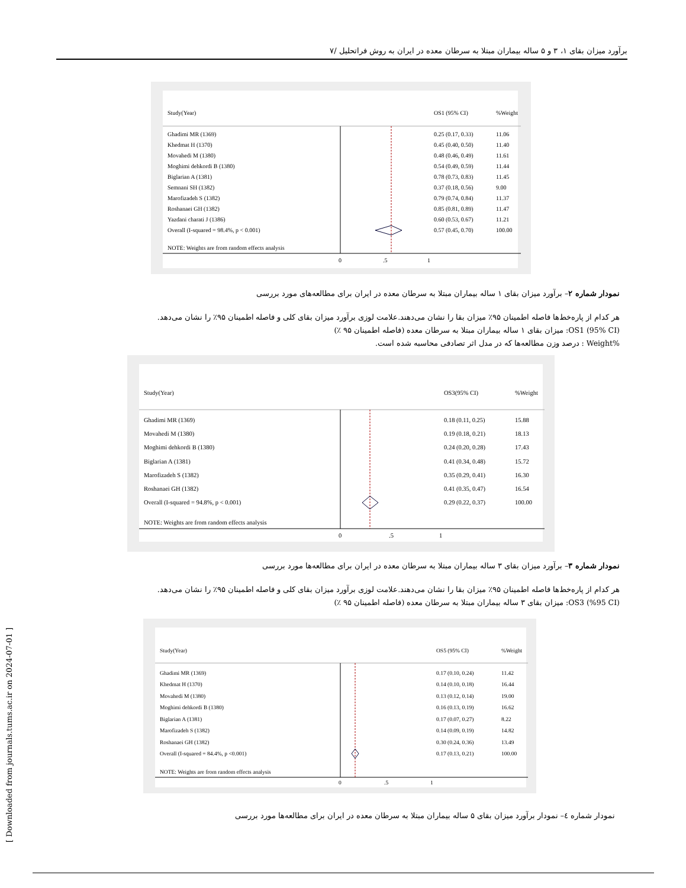برآورد میزان بقای ۱، ۳ و ۵ ساله بیماران مبتلا به سرطان معده در ایران به روش فراتحلیل /۷
Study(Year)
OS1 (95% CI)
%Weight
Ghadimi MR (1369)
0.25 (0.17, 0.33)
11.06
Khedmat H (1370)
0.45 (0.40, 0.50)
11.40
Movahedi M (1380)
0.48 (0.46, 0.49)
11.61
Moghimi dehkordi B (1380)
0.54 (0.49, 0.59)
11.44
Biglarian A (1381)
0.78 (0.73, 0.83)
11.45
Semnani SH (1382)
0.37 (0.18, 0.56)
9.00
Marofizadeh S (1382)
0.79 (0.74, 0.84)
11.37
Roshanaei GH (1382)
0.85 (0.81, 0.89)
11.47
Yazdani charati J (1386)
0.60 (0.53, 0.67)
11.21
Overall (I-squared = 98.4%, p < 0.001)
0.57 (0.45, 0.70)
100.00
NOTE: Weights are from random effects analysis
0
.5
1
نمودار شماره ۲– برآورد میزان بقای ۱ ساله بیماران مبتلا به سرطان معده در ایران برای مطالعه‌های مورد بررسی
هر کدام از پاره‌خط‌ها فاصله اطمینان ۹۵٪ میزان بقا را نشان می‌دهند.علامت لوزی برآورد میزان بقای کلی و فاصله اطمینان ۹۵٪ را نشان می‌دهد.
OS1 (95% CI): میزان بقای ۱ ساله بیماران مبتلا به سرطان معده (فاصله اطمینان ۹۵ ٪)
%Weight : درصد وزن مطالعه‌ها که در مدل اثر تصادفی محاسبه شده است.
Study(Year)
OS3(95% CI)
%Weight
Ghadimi MR (1369)
0.18 (0.11, 0.25)
15.88
Movahedi M (1380)
0.19 (0.18, 0.21)
18.13
Moghimi dehkordi B (1380)
0.24 (0.20, 0.28)
17.43
Biglarian A (1381)
0.41 (0.34, 0.48)
15.72
Marofizadeh S (1382)
0.35 (0.29, 0.41)
16.30
Roshanaei GH (1382)
0.41 (0.35, 0.47)
16.54
Overall (I-squared = 94.8%, p < 0.001)
0.29 (0.22, 0.37)
100.00
NOTE: Weights are from random effects analysis
0
.5
1
نمودار شماره ۳– برآورد میزان بقای ۳ ساله بیماران مبتلا به سرطان معده در ایران برای مطالعه‌ها مورد بررسی
هر کدام از پاره‌خط‌ها فاصله اطمینان ۹۵٪ میزان بقا را نشان می‌دهند.علامت لوزی برآورد میزان بقای کلی و فاصله اطمینان ۹۵٪ را نشان می‌دهد.
OS3 (%95 CI): میزان بقای ۳ ساله بیماران مبتلا به سرطان معده (فاصله اطمینان ۹۵ ٪)
Study(Year)
OS5 (95% CI)
%Weight
Ghadimi MR (1369)
0.17 (0.10, 0.24)
11.42
Khedmat H (1370)
0.14 (0.10, 0.18)
16.44
Movahedi M (1380)
0.13 (0.12, 0.14)
19.00
Moghimi dehkordi B (1380)
0.16 (0.13, 0.19)
16.62
Biglarian A (1381)
0.17 (0.07, 0.27)
8.22
Marofizadeh S (1382)
0.14 (0.09, 0.19)
14.82
Roshanaei GH (1382)
0.30 (0.24, 0.36)
13.49
Overall (I-squared = 84.4%, p <0.001)
0.17 (0.13, 0.21)
100.00
NOTE: Weights are from random effects analysis
0
.5
1
نمودار شماره ٤– نمودار برآورد میزان بقای ۵ ساله بیماران مبتلا به سرطان معده در ایران برای مطالعه‌ها مورد بررسی
[ Downloaded from journals.tums.ac.ir on 2024-07-01 ]